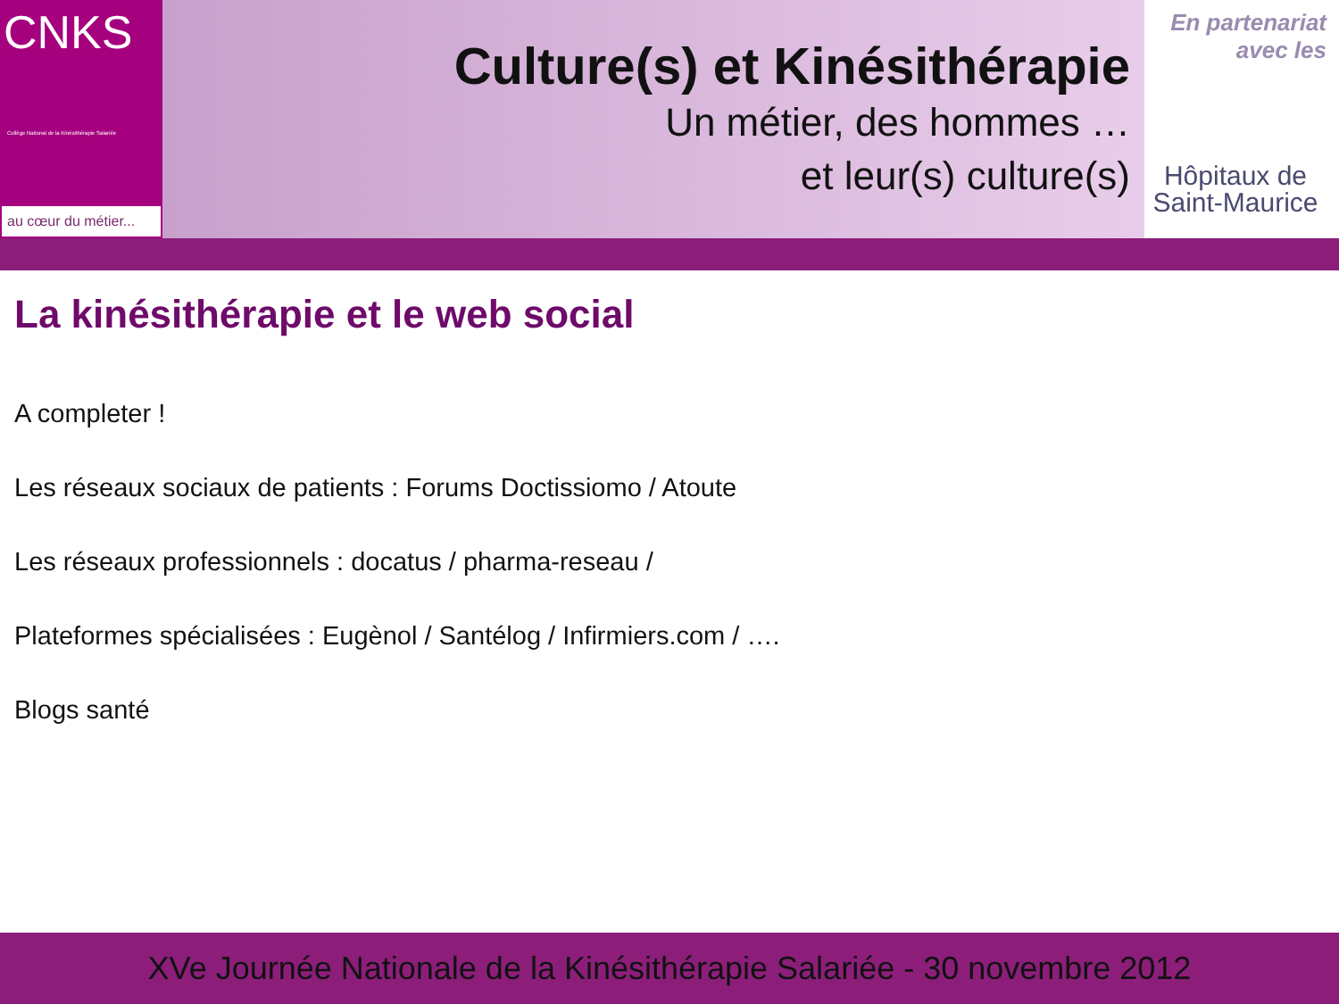CNKS
Collège National de la Kinésithérapie Salariée
au cœur du métier...
Culture(s) et Kinésithérapie
Un métier, des hommes …
et leur(s) culture(s)
En partenariat
avec les
Hôpitaux de
Saint-Maurice
La kinésithérapie et le web social
A completer !
Les réseaux sociaux de patients : Forums Doctissiomo / Atoute
Les réseaux professionnels : docatus / pharma-reseau /
Plateformes spécialisées : Eugènol / Santélog / Infirmiers.com / ….
Blogs santé
XVe Journée Nationale de la Kinésithérapie Salariée - 30 novembre 2012